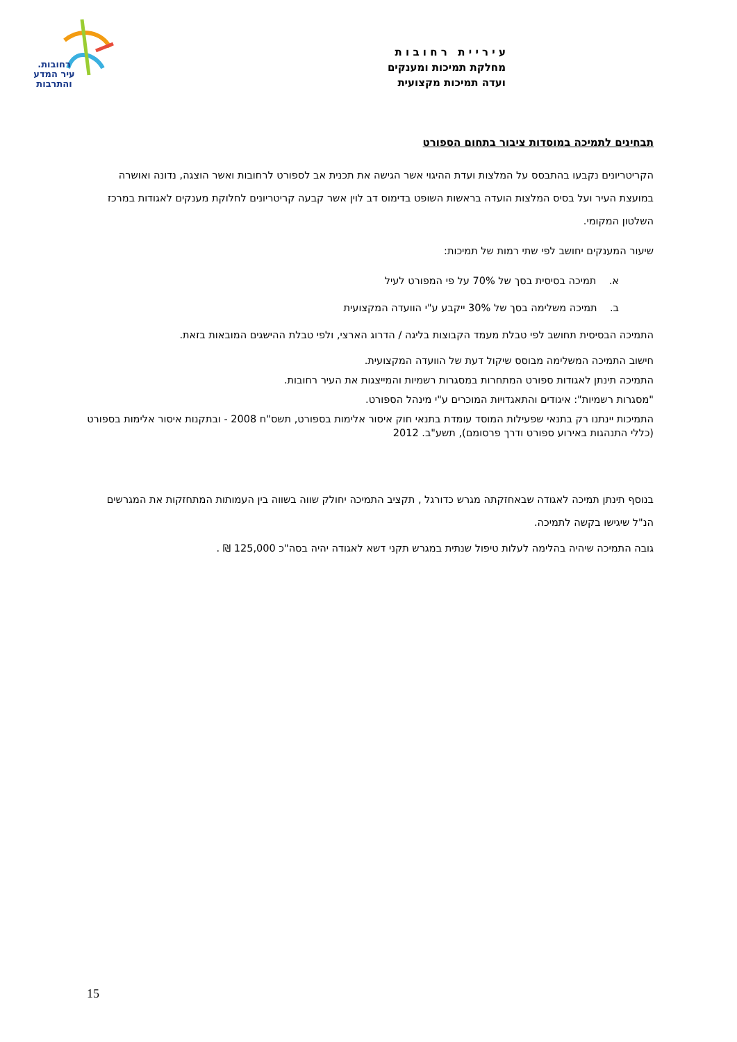רחובות.
עיר המדע
והתרבות
ע י ר י י ת ר ח ו ב ו ת
מחלקת תמיכות ומענקים
ועדה תמיכות מקצועית
תבחינים לתמיכה במוסדות ציבור בתחום הספורט
הקריטריונים נקבעו בהתבסס על המלצות ועדת ההיגוי אשר הגישה את תכנית אב לספורט לרחובות ואשר הוצגה, נדונה ואושרה במועצת העיר ועל בסיס המלצות הועדה בראשות השופט בדימוס דב לוין אשר קבעה קריטריונים לחלוקת מענקים לאגודות במרכז השלטון המקומי.
שיעור המענקים יחושב לפי שתי רמות של תמיכות:
א. תמיכה בסיסית בסך של 70% על פי המפורט לעיל
ב. תמיכה משלימה בסך של 30% ייקבע ע"י הוועדה המקצועית
התמיכה הבסיסית תחושב לפי טבלת מעמד הקבוצות בליגה / הדרוג הארצי, ולפי טבלת ההישגים המובאות בזאת.
חישוב התמיכה המשלימה מבוסס שיקול דעת של הוועדה המקצועית.
התמיכה תינתן לאגודות ספורט המתחרות במסגרות רשמיות והמייצגות את העיר רחובות.
"מסגרות רשמיות": איגודים והתאגדויות המוכרים ע"י מינהל הספורט.
התמיכות יינתנו רק בתנאי שפעילות המוסד עומדת בתנאי חוק איסור אלימות בספורט, תשס"ח 2008 - ובתקנות איסור אלימות בספורט (כללי התנהגות באירוע ספורט ודרך פרסומם), תשע"ב. 2012
בנוסף תינתן תמיכה לאגודה שבאחזקתה מגרש כדורגל , תקציב התמיכה יחולק שווה בשווה בין העמותות המתחזקות את המגרשים הנ"ל שיגישו בקשה לתמיכה.
גובה התמיכה שיהיה בהלימה לעלות טיפול שנתית במגרש תקני דשא לאגודה יהיה בסה"כ 125,000 ₪ .
15